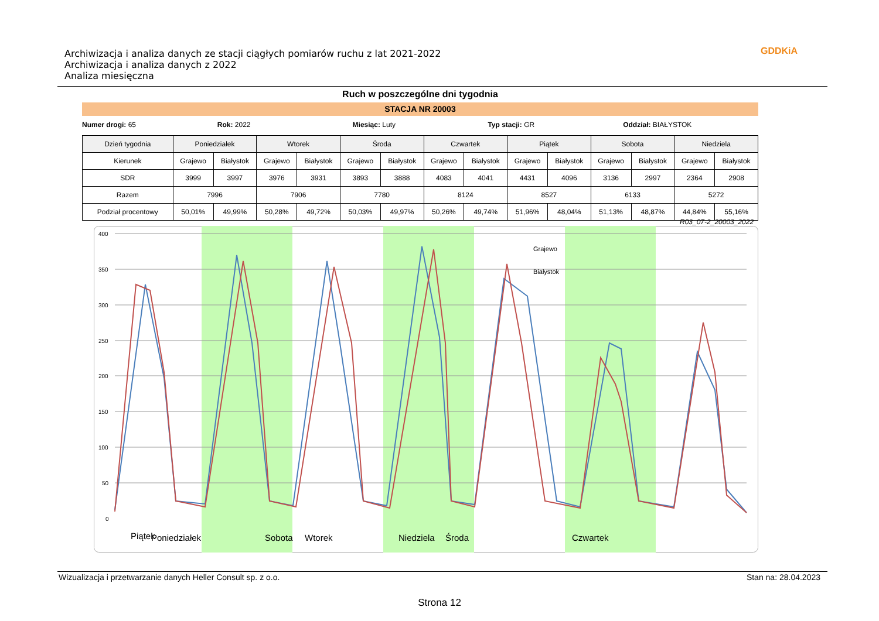Archiwizacja i analiza danych ze stacji ciągłych pomiarów ruchu z lat 2021-2022
Archiwizacja i analiza danych z 2022
Analiza miesięczna
GDDKiA
Ruch w poszczególne dni tygodnia
STACJA NR 20003
Numer drogi: 65 Rok: 2022 Miesiąc: Luty Typ stacji: GR Oddział: BIAŁYSTOK
| Dzień tygodnia | Poniedziałek | | Wtorek | | Środa | | Czwartek | | Piątek | | Sobota | | Niedziela | |
| --- | --- | --- | --- | --- | --- | --- | --- | --- | --- | --- | --- | --- | --- | --- |
| Kierunek | Grajewo | Białystok | Grajewo | Białystok | Grajewo | Białystok | Grajewo | Białystok | Grajewo | Białystok | Grajewo | Białystok | Grajewo | Białystok |
| SDR | 3999 | 3997 | 3976 | 3931 | 3893 | 3888 | 4083 | 4041 | 4431 | 4096 | 3136 | 2997 | 2364 | 2908 |
| Razem | 7996 | | 7906 | | 7780 | | 8124 | | 8527 | | 6133 | | 5272 | |
| Podział procentowy | 50,01% | 49,99% | 50,28% | 49,72% | 50,03% | 49,97% | 50,26% | 49,74% | 51,96% | 48,04% | 51,13% | 48,87% | 44,84% | 55,16% |
R03_07-2_20003_2022
400
350
300
250
200
150
100
50
0
Grajewo
Białystok
Poniedziałek
Wtorek
Środa
Czwartek
Piątek
Sobota
Niedziela
Wizualizacja i przetwarzanie danych Heller Consult sp. z o.o. Stan na: 28.04.2023
Strona 12